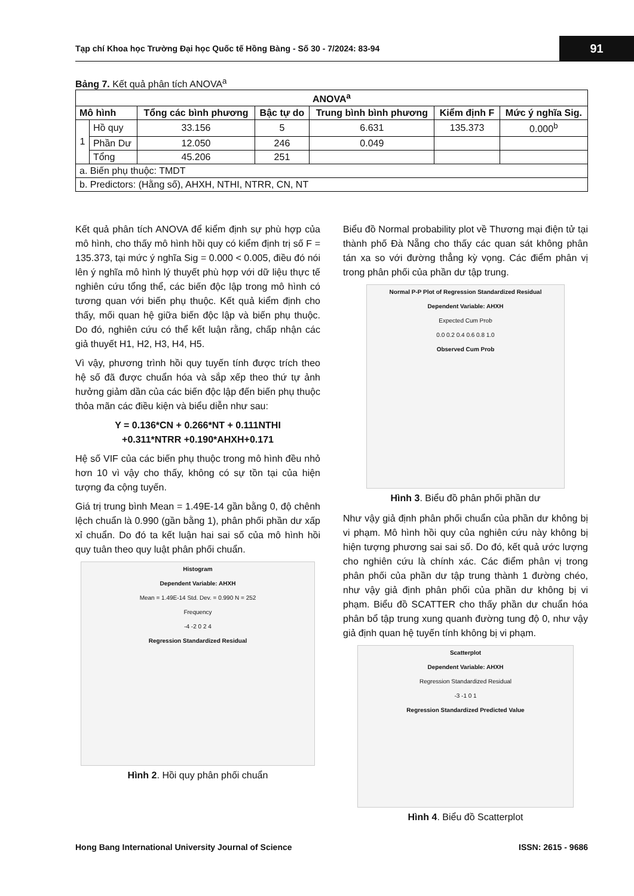Tạp chí Khoa học Trường Đại học Quốc tế Hồng Bàng - Số 30 - 7/2024: 83-94 91
Bảng 7. Kết quả phân tích ANOVA<sup>a</sup>
| ANOVA<sup>a</sup> | | | | | | |
| --- | --- | --- | --- | --- | --- | --- |
| Mô hình | | Tổng các bình phương | Bậc tự do | Trung bình bình phương | Kiểm định F | Mức ý nghĩa Sig. |
| 1 | Hồ quy | 33.156 | 5 | 6.631 | 135.373 | 0.000<sup>b</sup> |
| | Phần Dư | 12.050 | 246 | 0.049 | | |
| | Tổng | 45.206 | 251 | | | |
| a. Biến phụ thuộc: TMDT | | | | | | |
| b. Predictors: (Hằng số), AHXH, NTHI, NTRR, CN, NT | | | | | | |
Kết quả phân tích ANOVA để kiểm định sự phù hợp của mô hình, cho thấy mô hình hồi quy có kiểm định trị số F = 135.373, tại mức ý nghĩa Sig = 0.000 < 0.005, điều đó nói lên ý nghĩa mô hình lý thuyết phù hợp với dữ liệu thực tế nghiên cứu tổng thể, các biến độc lập trong mô hình có tương quan với biến phụ thuộc. Kết quả kiểm định cho thấy, mối quan hệ giữa biến độc lập và biến phụ thuộc. Do đó, nghiên cứu có thể kết luận rằng, chấp nhận các giả thuyết H1, H2, H3, H4, H5.
Vì vậy, phương trình hồi quy tuyến tính được trích theo hệ số đã được chuẩn hóa và sắp xếp theo thứ tự ảnh hưởng giảm dần của các biến độc lập đến biến phụ thuộc thỏa mãn các điều kiện và biểu diễn như sau:
Y = 0.136*CN + 0.266*NT + 0.111NTHI
+0.311*NTRR +0.190*AHXH+0.171
Hệ số VIF của các biến phụ thuộc trong mô hình đều nhỏ hơn 10 vì vậy cho thấy, không có sự tồn tại của hiện tượng đa cộng tuyến.
Giá trị trung bình Mean = 1.49E-14 gần bằng 0, độ chênh lệch chuẩn là 0.990 (gần bằng 1), phân phối phần dư xấp xỉ chuẩn. Do đó ta kết luận hai sai số của mô hình hồi quy tuân theo quy luật phân phối chuẩn.
Histogram
Dependent Variable: AHXH
Mean = 1.49E-14 Std. Dev. = 0.990 N = 252
Frequency
-4 -2 0 2 4
Regression Standardized Residual
Hình 2. Hồi quy phân phối chuẩn
Biểu đồ Normal probability plot về Thương mại điện tử tại thành phố Đà Nẵng cho thấy các quan sát không phân tán xa so với đường thẳng kỳ vọng. Các điểm phân vị trong phân phối của phần dư tập trung.
Normal P-P Plot of Regression Standardized Residual
Dependent Variable: AHXH
Expected Cum Prob
0.0 0.2 0.4 0.6 0.8 1.0
Observed Cum Prob
Hình 3. Biểu đồ phân phối phần dư
Như vậy giả định phân phối chuẩn của phần dư không bị vi phạm. Mô hình hồi quy của nghiên cứu này không bị hiện tượng phương sai sai số. Do đó, kết quả ước lượng cho nghiên cứu là chính xác. Các điểm phân vị trong phân phối của phần dư tập trung thành 1 đường chéo, như vậy giả định phân phối của phần dư không bị vi phạm. Biểu đồ SCATTER cho thấy phần dư chuẩn hóa phân bổ tập trung xung quanh đường tung độ 0, như vậy giả định quan hệ tuyến tính không bị vi phạm.
Scatterplot
Dependent Variable: AHXH
Regression Standardized Residual
-3 -1 0 1
Regression Standardized Predicted Value
Hình 4. Biểu đồ Scatterplot
Hong Bang International University Journal of Science ISSN: 2615 - 9686